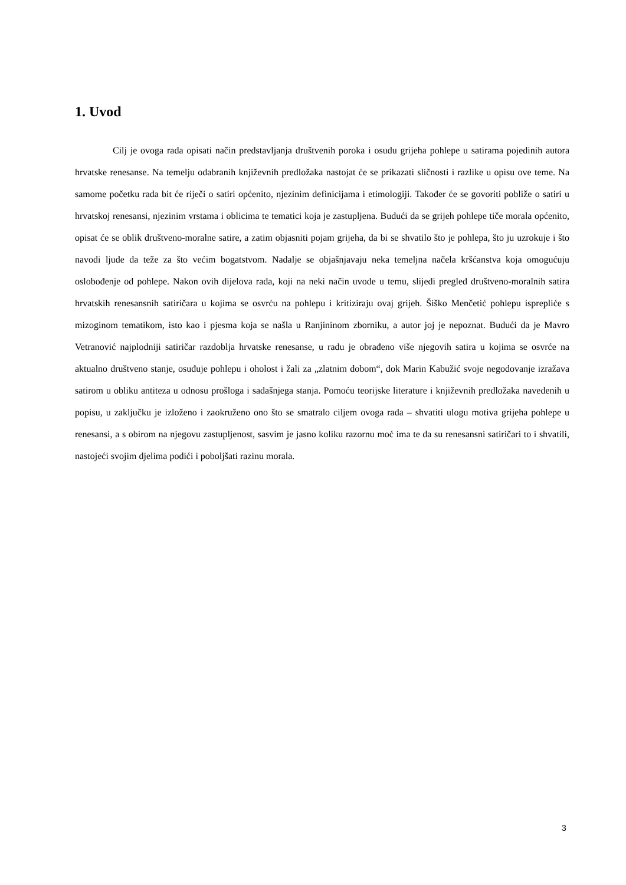1. Uvod
Cilj je ovoga rada opisati način predstavljanja društvenih poroka i osudu grijeha pohlepe u satirama pojedinih autora hrvatske renesanse. Na temelju odabranih književnih predložaka nastojat će se prikazati sličnosti i razlike u opisu ove teme. Na samome početku rada bit će riječi o satiri općenito, njezinim definicijama i etimologiji. Također će se govoriti pobliže o satiri u hrvatskoj renesansi, njezinim vrstama i oblicima te tematici koja je zastupljena. Budući da se grijeh pohlepe tiče morala općenito, opisat će se oblik društveno-moralne satire, a zatim objasniti pojam grijeha, da bi se shvatilo što je pohlepa, što ju uzrokuje i što navodi ljude da teže za što većim bogatstvom. Nadalje se objašnjavaju neka temeljna načela kršćanstva koja omogućuju oslobođenje od pohlepe. Nakon ovih dijelova rada, koji na neki način uvode u temu, slijedi pregled društveno-moralnih satira hrvatskih renesansnih satiričara u kojima se osvrću na pohlepu i kritiziraju ovaj grijeh. Šiško Menčetić pohlepu isprepliće s mizoginom tematikom, isto kao i pjesma koja se našla u Ranjininom zborniku, a autor joj je nepoznat. Budući da je Mavro Vetranović najplodniji satiričar razdoblja hrvatske renesanse, u radu je obrađeno više njegovih satira u kojima se osvrće na aktualno društveno stanje, osuđuje pohlepu i oholost i žali za „zlatnim dobom“, dok Marin Kabužić svoje negodovanje izražava satirom u obliku antiteza u odnosu prošloga i sadašnjega stanja. Pomoću teorijske literature i književnih predložaka navedenih u popisu, u zaključku je izloženo i zaokruženo ono što se smatralo ciljem ovoga rada – shvatiti ulogu motiva grijeha pohlepe u renesansi, a s obirom na njegovu zastupljenost, sasvim je jasno koliku razornu moć ima te da su renesansni satiričari to i shvatili, nastojeći svojim djelima podići i poboljšati razinu morala.
3